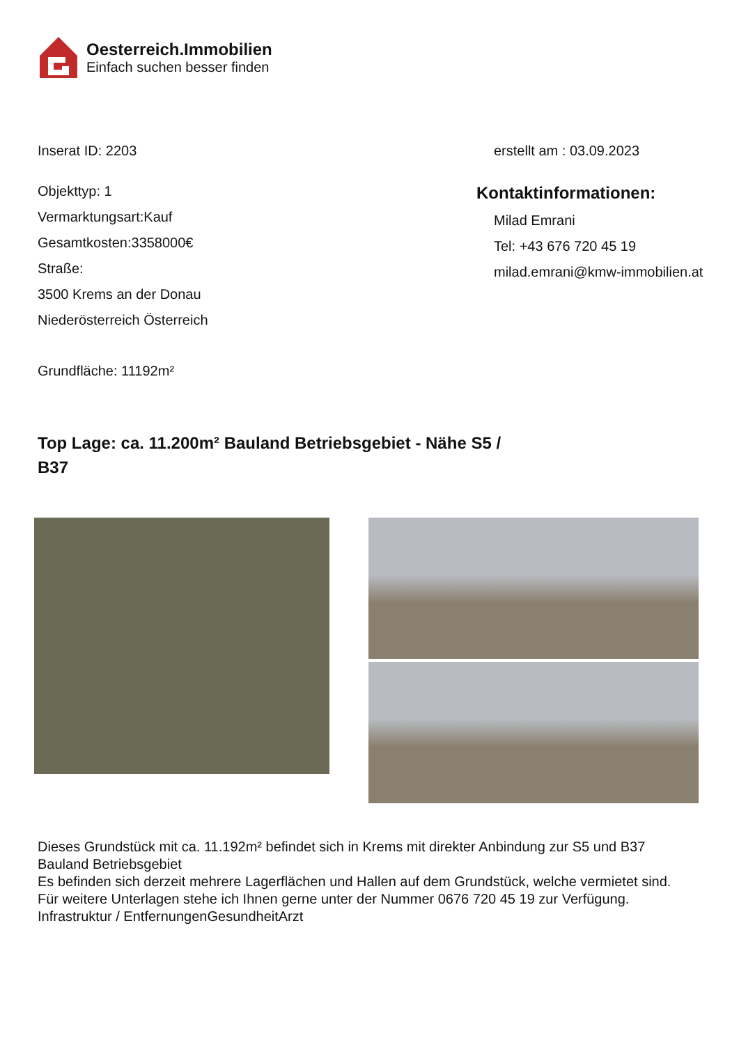Oesterreich.Immobilien
Einfach suchen besser finden
Inserat ID: 2203 erstellt am : 03.09.2023
Objekttyp: 1
Vermarktungsart:Kauf
Gesamtkosten:3358000€
Straße:
3500 Krems an der Donau
Niederösterreich Österreich
Grundfläche: 11192m²
Kontaktinformationen:
Milad Emrani
Tel: +43 676 720 45 19
milad.emrani@kmw-immobilien.at
Top Lage: ca. 11.200m² Bauland Betriebsgebiet - Nähe S5 / B37
Dieses Grundstück mit ca. 11.192m² befindet sich in Krems mit direkter Anbindung zur S5 und B37
Bauland Betriebsgebiet
Es befinden sich derzeit mehrere Lagerflächen und Hallen auf dem Grundstück, welche vermietet sind.
Für weitere Unterlagen stehe ich Ihnen gerne unter der Nummer 0676 720 45 19 zur Verfügung.
Infrastruktur / EntfernungenGesundheitArzt